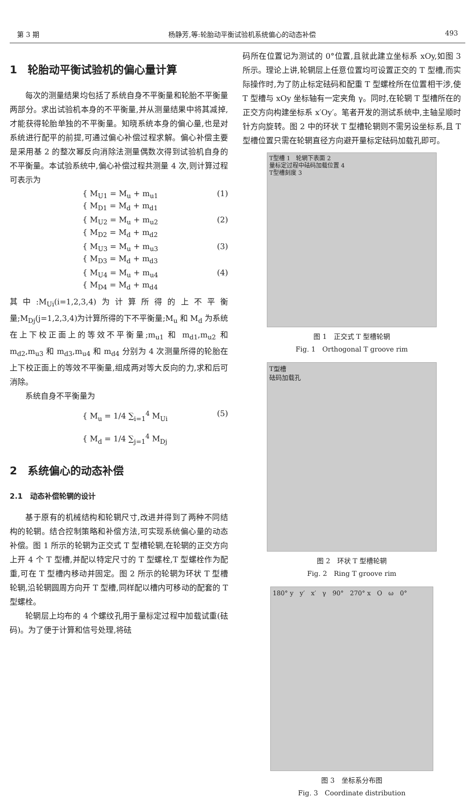第 3 期 杨静芳,等:轮胎动平衡试验机系统偏心的动态补偿 493
1　轮胎动平衡试验机的偏心量计算
每次的测量结果均包括了系统自身不平衡量和轮胎不平衡量两部分。求出试验机本身的不平衡量,并从测量结果中将其减掉,才能获得轮胎单独的不平衡量。知晓系统本身的偏心量,也是对系统进行配平的前提,可通过偏心补偿过程求解。偏心补偿主要是采用基 2 的整次幂反向消除法测量偶数次得到试验机自身的不平衡量。本试验系统中,偏心补偿过程共测量 4 次,则计算过程可表示为
{ M<sub>U1</sub> = M<sub>u</sub> + m<sub>u1</sub>
{ M<sub>D1</sub> = M<sub>d</sub> + m<sub>d1</sub> (1)
{ M<sub>U2</sub> = M<sub>u</sub> + m<sub>u2</sub>
{ M<sub>D2</sub> = M<sub>d</sub> + m<sub>d2</sub> (2)
{ M<sub>U3</sub> = M<sub>u</sub> + m<sub>u3</sub>
{ M<sub>D3</sub> = M<sub>d</sub> + m<sub>d3</sub> (3)
{ M<sub>U4</sub> = M<sub>u</sub> + m<sub>u4</sub>
{ M<sub>D4</sub> = M<sub>d</sub> + m<sub>d4</sub> (4)
其中:M<sub>Ui</sub>(i=1,2,3,4)为计算所得的上不平衡量;M<sub>Dj</sub>(j=1,2,3,4)为计算所得的下不平衡量;M<sub>u</sub> 和 M<sub>d</sub> 为系统在上下校正面上的等效不平衡量;m<sub>u1</sub> 和 m<sub>d1</sub>,m<sub>u2</sub> 和 m<sub>d2</sub>,m<sub>u3</sub> 和 m<sub>d3</sub>,m<sub>u4</sub> 和 m<sub>d4</sub> 分别为 4 次测量所得的轮胎在上下校正面上的等效不平衡量,组成两对等大反向的力,求和后可消除。
系统自身不平衡量为
{ M<sub>u</sub> = 1/4 ∑<sub>i=1</sub><sup>4</sup> M<sub>Ui</sub>
{ M<sub>d</sub> = 1/4 ∑<sub>j=1</sub><sup>4</sup> M<sub>Dj</sub> (5)
2　系统偏心的动态补偿
2.1　动态补偿轮辋的设计
基于原有的机械结构和轮辋尺寸,改进并得到了两种不同结构的轮辋。结合控制策略和补偿方法,可实现系统偏心量的动态补偿。图 1 所示的轮辋为正交式 T 型槽轮辋,在轮辋的正交方向上开 4 个 T 型槽,并配以特定尺寸的 T 型螺栓,T 型螺栓作为配重,可在 T 型槽内移动并固定。图 2 所示的轮辋为环状 T 型槽轮辋,沿轮辋圆周方向开 T 型槽,同样配以槽内可移动的配套的 T 型螺栓。
轮辋层上均布的 4 个螺纹孔用于量标定过程中加载试重(砝码)。为了便于计算和信号处理,将砝
码所在位置记为测试的 0°位置,且就此建立坐标系 xOy,如图 3 所示。理论上讲,轮辋层上任意位置均可设置正交的 T 型槽,而实际操作时,为了防止标定砝码和配重 T 型螺栓所在位置相干涉,使 T 型槽与 xOy 坐标轴有一定夹角 γ。同时,在轮辋 T 型槽所在的正交方向构建坐标系 x′Oy′。笔者开发的测试系统中,主轴呈顺时针方向旋转。图 2 中的环状 T 型槽轮辋则不需另设坐标系,且 T 型槽位置只需在轮辋直径方向避开量标定砝码加载孔即可。
T型槽 1　轮辋下表面 2
量标定过程中砝码加载位置 4
T型槽刻度 3
图 1　正交式 T 型槽轮辋
Fig. 1　Orthogonal T groove rim
T型槽
砝码加载孔
图 2　环状 T 型槽轮辋
Fig. 2　Ring T groove rim
180° y　y′　x′　γ　90°　270° x　O　ω　0°
图 3　坐标系分布图
Fig. 3　Coordinate distribution